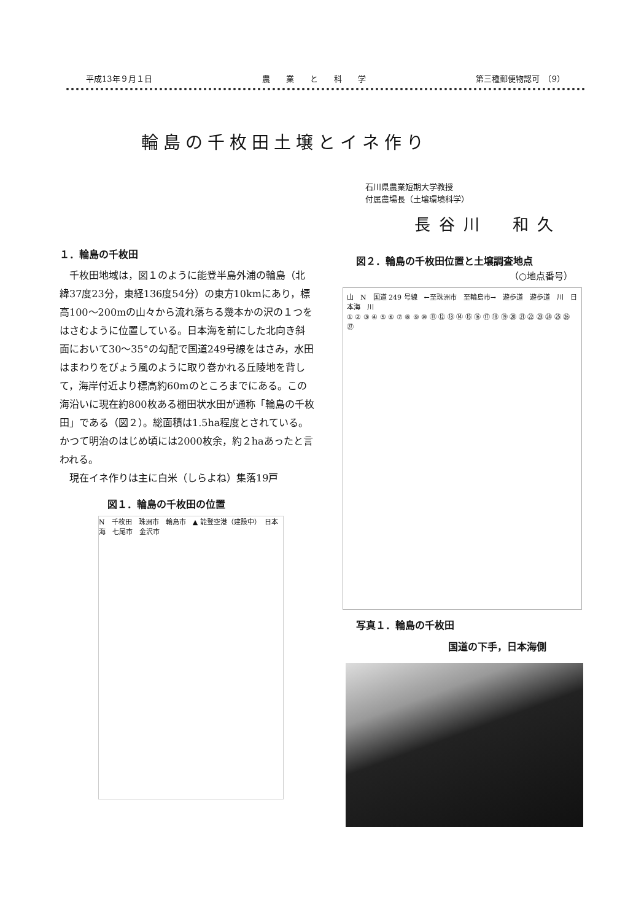平成13年９月１日 農　　業　　と　　科　　学 第三種郵便物認可　（9）
輪島の千枚田土壌とイネ作り
石川県農業短期大学教授
付属農場長（土壌環境科学）
長谷川　和久
１．輪島の千枚田
千枚田地域は，図１のように能登半島外浦の輪島（北緯37度23分，東経136度54分）の東方10kmにあり，標高100〜200mの山々から流れ落ちる幾本かの沢の１つをはさむように位置している。日本海を前にした北向き斜面において30〜35°の勾配で国道249号線をはさみ，水田はまわりをびょう風のように取り巻かれる丘陵地を背して，海岸付近より標高約60mのところまでにある。この海沿いに現在約800枚ある棚田状水田が通称「輪島の千枚田」である（図２）。総面積は1.5ha程度とされている。かつて明治のはじめ頃には2000枚余，約２haあったと言われる。
現在イネ作りは主に白米（しらよね）集落19戸
図１．輪島の千枚田の位置
N　千枚田　珠洲市　輪島市　▲ 能登空港（建設中）　日本海　七尾市　金沢市
図２．輪島の千枚田位置と土壌調査地点
（○地点番号）
山　N　国道 249 号線　←至珠洲市　至輪島市→　遊歩道　遊歩道　川　日本海　川
① ② ③ ④ ⑤ ⑥ ⑦ ⑧ ⑨ ⑩ ⑪ ⑫ ⑬ ⑭ ⑮ ⑯ ⑰ ⑱ ⑲ ⑳ ㉑ ㉒ ㉓ ㉔ ㉕ ㉖ ㉗
写真１．輪島の千枚田
国道の下手，日本海側